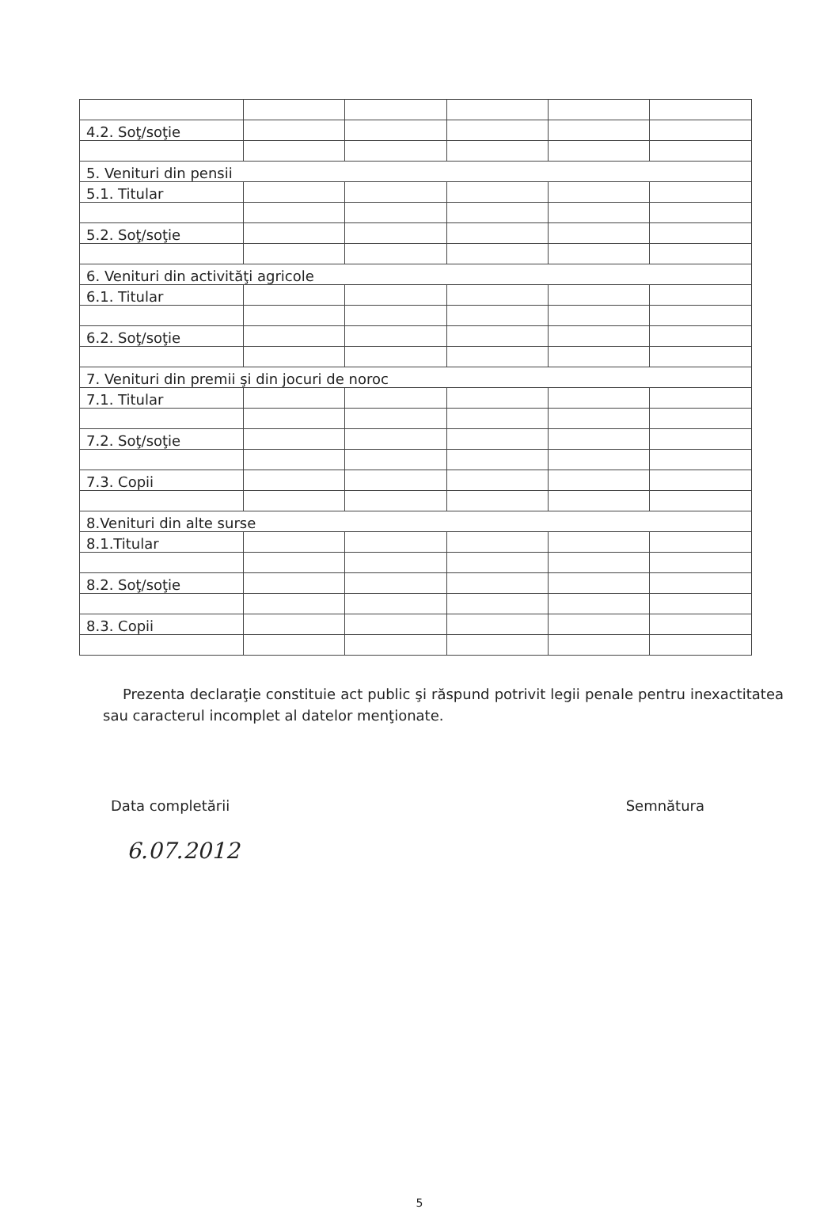| 4.2. Soţ/soţie | | | | | |
| 5. Venituri din pensii | | | | | |
| 5.1. Titular | | | | | |
| 5.2. Soţ/soţie | | | | | |
| 6. Venituri din activităţi agricole | | | | | |
| 6.1. Titular | | | | | |
| 6.2. Soţ/soţie | | | | | |
| 7. Venituri din premii şi din jocuri de noroc | | | | | |
| 7.1. Titular | | | | | |
| 7.2. Soţ/soţie | | | | | |
| 7.3. Copii | | | | | |
| 8.Venituri din alte surse | | | | | |
| 8.1.Titular | | | | | |
| 8.2. Soţ/soţie | | | | | |
| 8.3. Copii | | | | | |
Prezenta declaraţie constituie act public şi răspund potrivit legii penale pentru inexactitatea sau caracterul incomplet al datelor menţionate.
Data completării Semnătura
6.07.2012
5